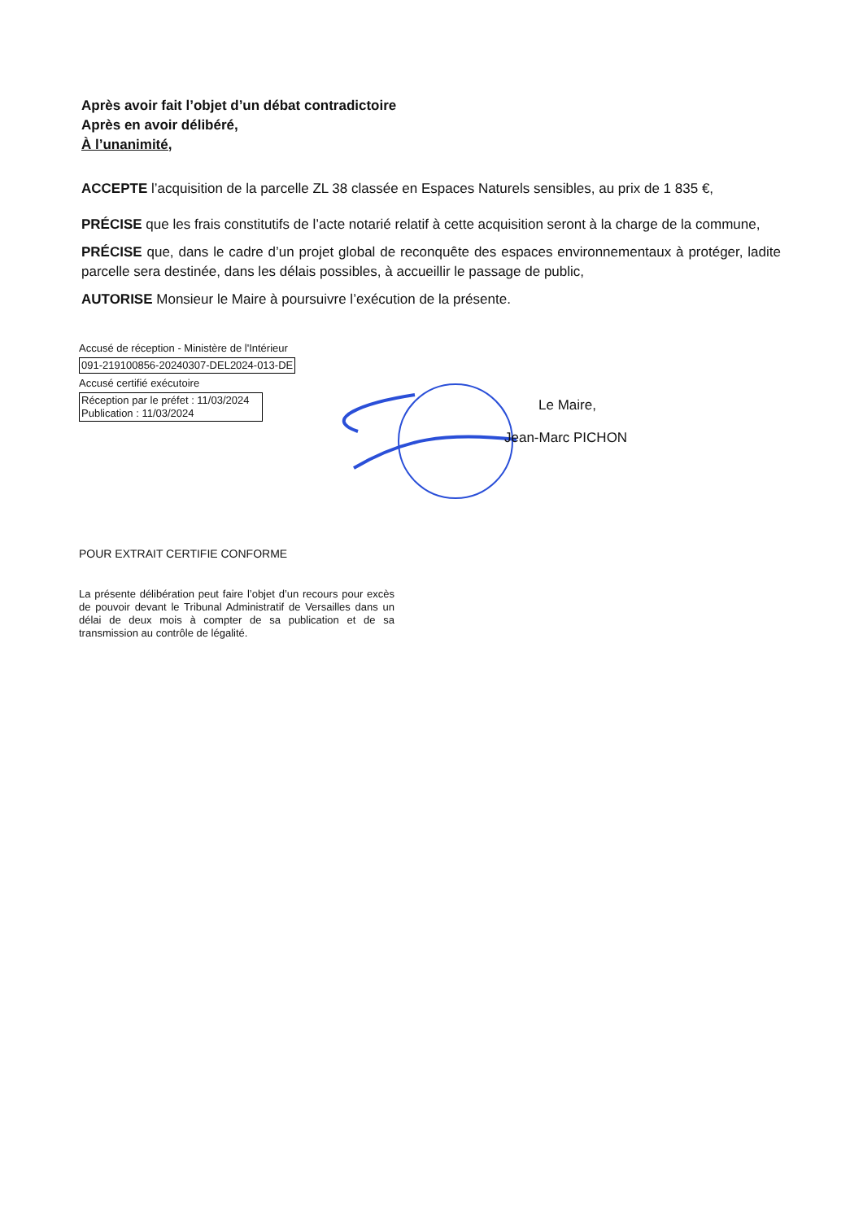Après avoir fait l’objet d’un débat contradictoire
Après en avoir délibéré,
À l’unanimité,
ACCEPTE l’acquisition de la parcelle ZL 38 classée en Espaces Naturels sensibles, au prix de 1 835 €,
PRÉCISE que les frais constitutifs de l’acte notarié relatif à cette acquisition seront à la charge de la commune,
PRÉCISE que, dans le cadre d’un projet global de reconquête des espaces environnementaux à protéger, ladite parcelle sera destinée, dans les délais possibles, à accueillir le passage de public,
AUTORISE Monsieur le Maire à poursuivre l’exécution de la présente.
Accusé de réception - Ministère de l'Intérieur
091-219100856-20240307-DEL2024-013-DE
Accusé certifié exécutoire
Réception par le préfet : 11/03/2024
Publication : 11/03/2024
Le Maire,
Jean-Marc PICHON
POUR EXTRAIT CERTIFIE CONFORME
La présente délibération peut faire l’objet d’un recours pour excès de pouvoir devant le Tribunal Administratif de Versailles dans un délai de deux mois à compter de sa publication et de sa transmission au contrôle de légalité.